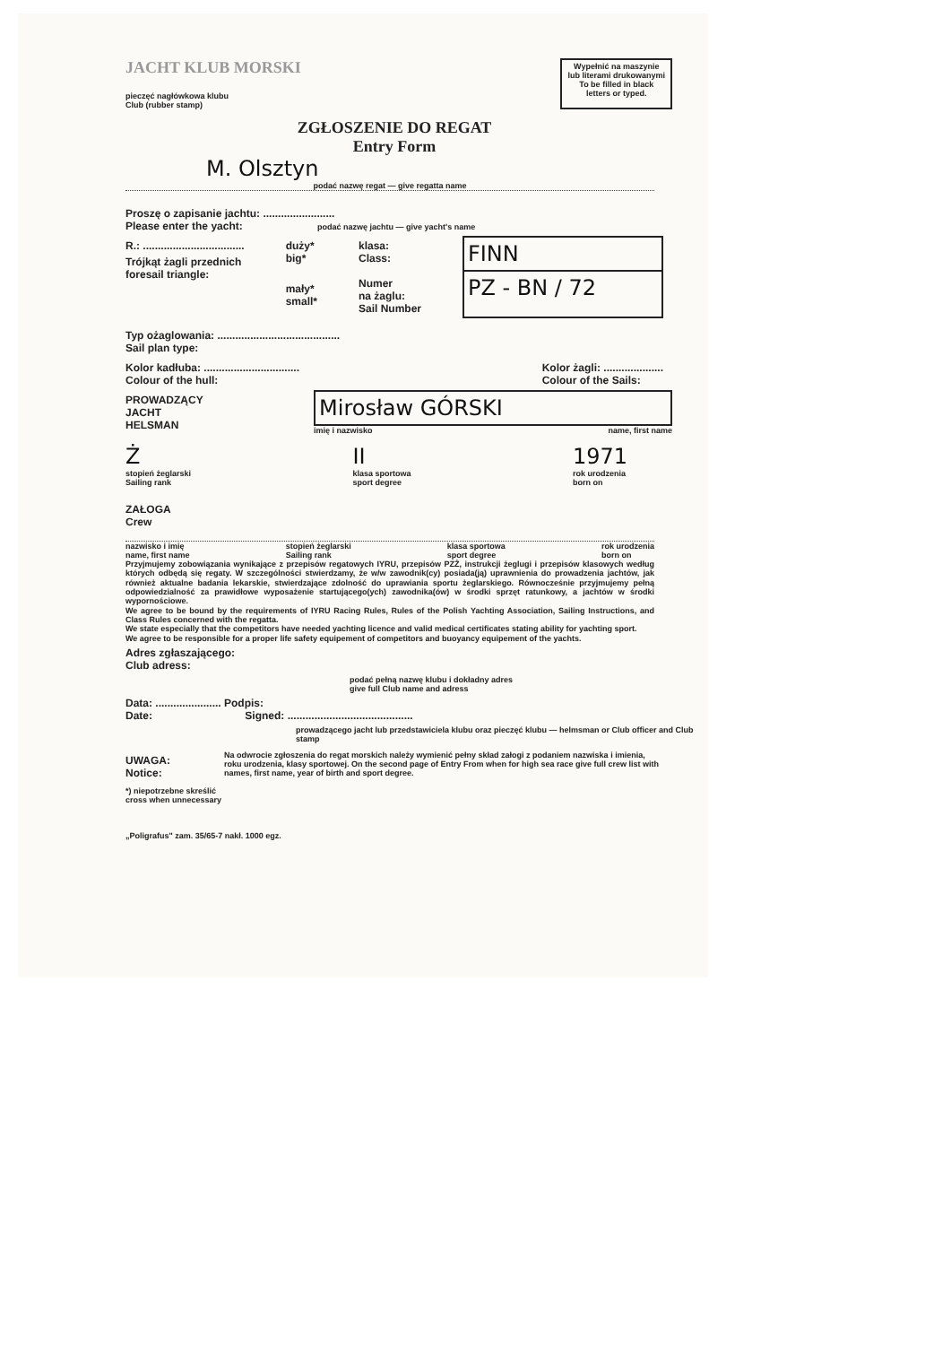JACHT KLUB MORSKI
pieczęć nagłówkowa klubu
Club (rubber stamp)
Wypełnić na maszynie
lub literami drukowanymi
To be filled in black
letters or typed.
ZGŁOSZENIE DO REGAT
Entry Form
M. Olsztyn
podać nazwę regat — give regatta name
Proszę o zapisanie jachtu: ........................
Please enter the yacht: podać nazwę jachtu — give yacht's name
R.: ..................................
Trójkąt żagli przednich
foresail triangle:
duży*
big*
mały*
small*
klasa:
Class:
Numer
na żaglu:
Sail Number
FINN
PZ - BN / 72
Typ ożaglowania: .........................................
Sail plan type:
Kolor kadłuba: ................................
Colour of the hull:
Kolor żagli: ....................
Colour of the Sails:
PROWADZĄCY
JACHT
HELSMAN
Mirosław GÓRSKI
imię i nazwisko name, first name
Ż
stopień żeglarski
Sailing rank II
klasa sportowa
sport degree 1971
rok urodzenia
born on
ZAŁOGA
Crew
nazwisko i imię
name, first name stopień żeglarski
Sailing rank klasa sportowa
sport degree rok urodzenia
born on
Przyjmujemy zobowiązania wynikające z przepisów regatowych IYRU, przepisów PZŻ, instrukcji żeglugi i przepisów klasowych według których odbędą się regaty. W szczególności stwierdzamy, że w/w zawodnik(cy) posiada(ją) uprawnienia do prowadzenia jachtów, jak również aktualne badania lekarskie, stwierdzające zdolność do uprawiania sportu żeglarskiego. Równocześnie przyjmujemy pełną odpowiedzialność za prawidłowe wyposażenie startującego(ych) zawodnika(ów) w środki sprzęt ratunkowy, a jachtów w środki wypornościowe.
We agree to be bound by the requirements of IYRU Racing Rules, Rules of the Polish Yachting Association, Sailing Instructions, and Class Rules concerned with the regatta.
We state especially that the competitors have needed yachting licence and valid medical certificates stating ability for yachting sport.
We agree to be responsible for a proper life safety equipement of competitors and buoyancy equipement of the yachts.
Adres zgłaszającego:
Club adress:
podać pełną nazwę klubu i dokładny adres
give full Club name and adress
Data: ...................... Podpis:
Date: Signed: ..........................................
prowadzącego jacht lub przedstawiciela klubu oraz pieczęć klubu — helmsman or Club officer and Club stamp
UWAGA:
Notice:
Na odwrocie zgłoszenia do regat morskich należy wymienić pełny skład załogi z podaniem nazwiska i imienia, roku urodzenia, klasy sportowej. On the second page of Entry From when for high sea race give full crew list with names, first name, year of birth and sport degree.
*) niepotrzebne skreślić
cross when unnecessary
„Poligrafus" zam. 35/65-7 nakł. 1000 egz.